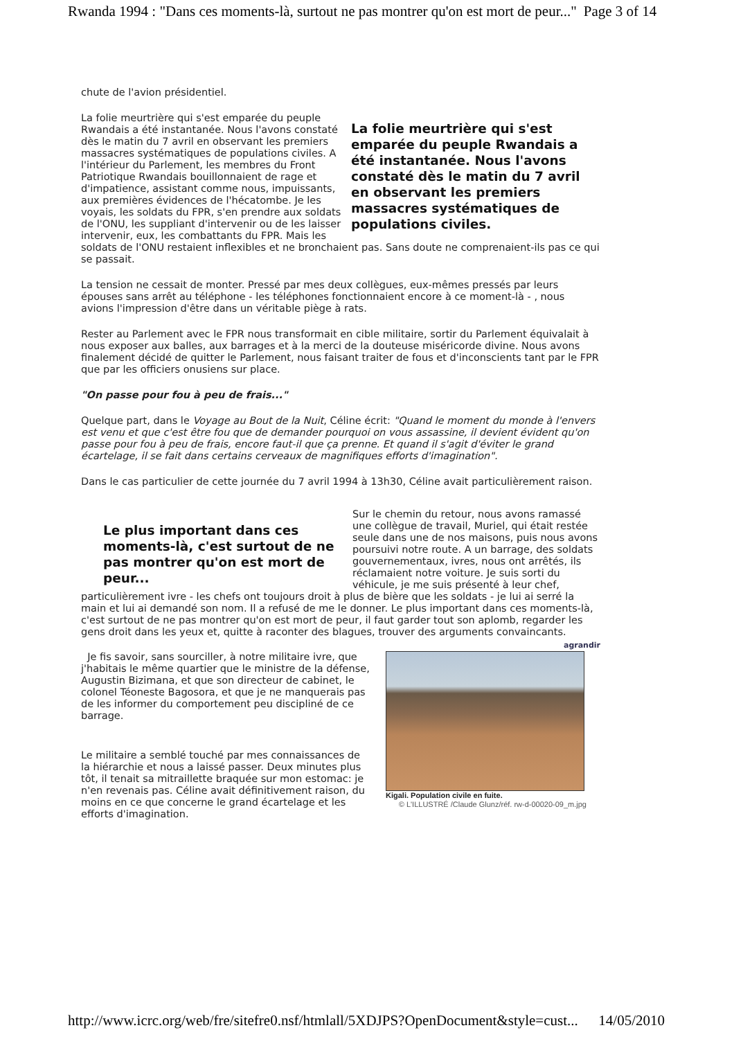Rwanda 1994 : "Dans ces moments-là, surtout ne pas montrer qu'on est mort de peur..." Page 3 of 14
chute de l'avion présidentiel.
La folie meurtrière qui s'est emparée du peuple Rwandais a été instantanée. Nous l'avons constaté dès le matin du 7 avril en observant les premiers massacres systématiques de populations civiles.
La folie meurtrière qui s'est emparée du peuple Rwandais a été instantanée. Nous l'avons constaté dès le matin du 7 avril en observant les premiers massacres systématiques de populations civiles. A l'intérieur du Parlement, les membres du Front Patriotique Rwandais bouillonnaient de rage et d'impatience, assistant comme nous, impuissants, aux premières évidences de l'hécatombe. Je les voyais, les soldats du FPR, s'en prendre aux soldats de l'ONU, les suppliant d'intervenir ou de les laisser intervenir, eux, les combattants du FPR. Mais les soldats de l'ONU restaient inflexibles et ne bronchaient pas. Sans doute ne comprenaient-ils pas ce qui se passait.
La tension ne cessait de monter. Pressé par mes deux collègues, eux-mêmes pressés par leurs épouses sans arrêt au téléphone - les téléphones fonctionnaient encore à ce moment-là - , nous avions l'impression d'être dans un véritable piège à rats.
Rester au Parlement avec le FPR nous transformait en cible militaire, sortir du Parlement équivalait à nous exposer aux balles, aux barrages et à la merci de la douteuse miséricorde divine. Nous avons finalement décidé de quitter le Parlement, nous faisant traiter de fous et d'inconscients tant par le FPR que par les officiers onusiens sur place.
"On passe pour fou à peu de frais..."
Quelque part, dans le Voyage au Bout de la Nuit, Céline écrit: "Quand le moment du monde à l'envers est venu et que c'est être fou que de demander pourquoi on vous assassine, il devient évident qu'on passe pour fou à peu de frais, encore faut-il que ça prenne. Et quand il s'agit d'éviter le grand écartelage, il se fait dans certains cerveaux de magnifiques efforts d'imagination".
Dans le cas particulier de cette journée du 7 avril 1994 à 13h30, Céline avait particulièrement raison.
Le plus important dans ces moments-là, c'est surtout de ne pas montrer qu'on est mort de peur...
Sur le chemin du retour, nous avons ramassé une collègue de travail, Muriel, qui était restée seule dans une de nos maisons, puis nous avons poursuivi notre route. A un barrage, des soldats gouvernementaux, ivres, nous ont arrêtés, ils réclamaient notre voiture. Je suis sorti du véhicule, je me suis présenté à leur chef, particulièrement ivre - les chefs ont toujours droit à plus de bière que les soldats - je lui ai serré la main et lui ai demandé son nom. Il a refusé de me le donner. Le plus important dans ces moments-là, c'est surtout de ne pas montrer qu'on est mort de peur, il faut garder tout son aplomb, regarder les gens droit dans les yeux et, quitte à raconter des blagues, trouver des arguments convaincants.
agrandir
Kigali. Population civile en fuite.
© L'ILLUSTRÉ /Claude Glunz/réf. rw-d-00020-09_m.jpg
Je fis savoir, sans sourciller, à notre militaire ivre, que j'habitais le même quartier que le ministre de la défense, Augustin Bizimana, et que son directeur de cabinet, le colonel Téoneste Bagosora, et que je ne manquerais pas de les informer du comportement peu discipliné de ce barrage.
Le militaire a semblé touché par mes connaissances de la hiérarchie et nous a laissé passer. Deux minutes plus tôt, il tenait sa mitraillette braquée sur mon estomac: je n'en revenais pas. Céline avait définitivement raison, du moins en ce que concerne le grand écartelage et les efforts d'imagination.
http://www.icrc.org/web/fre/sitefre0.nsf/htmlall/5XDJPS?OpenDocument&style=cust... 14/05/2010